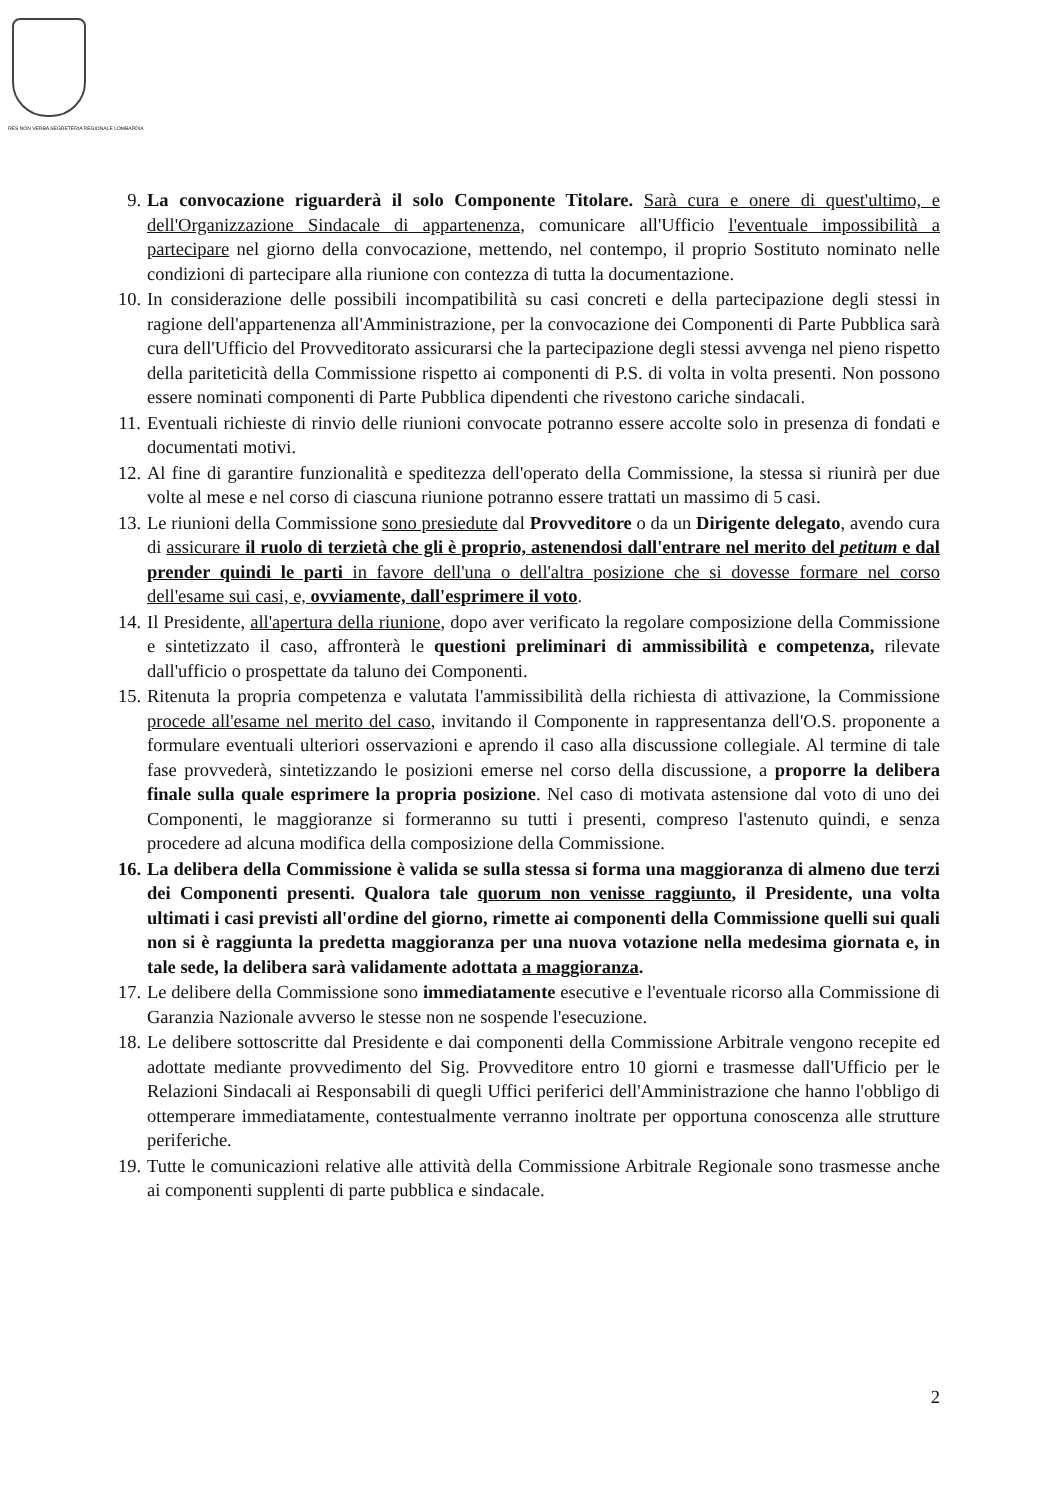RES NON VERBA SEGRETERIA REGIONALE LOMBARDIA
9. La convocazione riguarderà il solo Componente Titolare. Sarà cura e onere di quest'ultimo, e dell'Organizzazione Sindacale di appartenenza, comunicare all'Ufficio l'eventuale impossibilità a partecipare nel giorno della convocazione, mettendo, nel contempo, il proprio Sostituto nominato nelle condizioni di partecipare alla riunione con contezza di tutta la documentazione.
10. In considerazione delle possibili incompatibilità su casi concreti e della partecipazione degli stessi in ragione dell'appartenenza all'Amministrazione, per la convocazione dei Componenti di Parte Pubblica sarà cura dell'Ufficio del Provveditorato assicurarsi che la partecipazione degli stessi avvenga nel pieno rispetto della pariteticità della Commissione rispetto ai componenti di P.S. di volta in volta presenti. Non possono essere nominati componenti di Parte Pubblica dipendenti che rivestono cariche sindacali.
11. Eventuali richieste di rinvio delle riunioni convocate potranno essere accolte solo in presenza di fondati e documentati motivi.
12. Al fine di garantire funzionalità e speditezza dell'operato della Commissione, la stessa si riunirà per due volte al mese e nel corso di ciascuna riunione potranno essere trattati un massimo di 5 casi.
13. Le riunioni della Commissione sono presiedute dal Provveditore o da un Dirigente delegato, avendo cura di assicurare il ruolo di terzietà che gli è proprio, astenendosi dall'entrare nel merito del petitum e dal prender quindi le parti in favore dell'una o dell'altra posizione che si dovesse formare nel corso dell'esame sui casi, e, ovviamente, dall'esprimere il voto.
14. Il Presidente, all'apertura della riunione, dopo aver verificato la regolare composizione della Commissione e sintetizzato il caso, affronterà le questioni preliminari di ammissibilità e competenza, rilevate dall'ufficio o prospettate da taluno dei Componenti.
15. Ritenuta la propria competenza e valutata l'ammissibilità della richiesta di attivazione, la Commissione procede all'esame nel merito del caso, invitando il Componente in rappresentanza dell'O.S. proponente a formulare eventuali ulteriori osservazioni e aprendo il caso alla discussione collegiale. Al termine di tale fase provvederà, sintetizzando le posizioni emerse nel corso della discussione, a proporre la delibera finale sulla quale esprimere la propria posizione. Nel caso di motivata astensione dal voto di uno dei Componenti, le maggioranze si formeranno su tutti i presenti, compreso l'astenuto quindi, e senza procedere ad alcuna modifica della composizione della Commissione.
16. La delibera della Commissione è valida se sulla stessa si forma una maggioranza di almeno due terzi dei Componenti presenti. Qualora tale quorum non venisse raggiunto, il Presidente, una volta ultimati i casi previsti all'ordine del giorno, rimette ai componenti della Commissione quelli sui quali non si è raggiunta la predetta maggioranza per una nuova votazione nella medesima giornata e, in tale sede, la delibera sarà validamente adottata a maggioranza.
17. Le delibere della Commissione sono immediatamente esecutive e l'eventuale ricorso alla Commissione di Garanzia Nazionale avverso le stesse non ne sospende l'esecuzione.
18. Le delibere sottoscritte dal Presidente e dai componenti della Commissione Arbitrale vengono recepite ed adottate mediante provvedimento del Sig. Provveditore entro 10 giorni e trasmesse dall'Ufficio per le Relazioni Sindacali ai Responsabili di quegli Uffici periferici dell'Amministrazione che hanno l'obbligo di ottemperare immediatamente, contestualmente verranno inoltrate per opportuna conoscenza alle strutture periferiche.
19. Tutte le comunicazioni relative alle attività della Commissione Arbitrale Regionale sono trasmesse anche ai componenti supplenti di parte pubblica e sindacale.
2